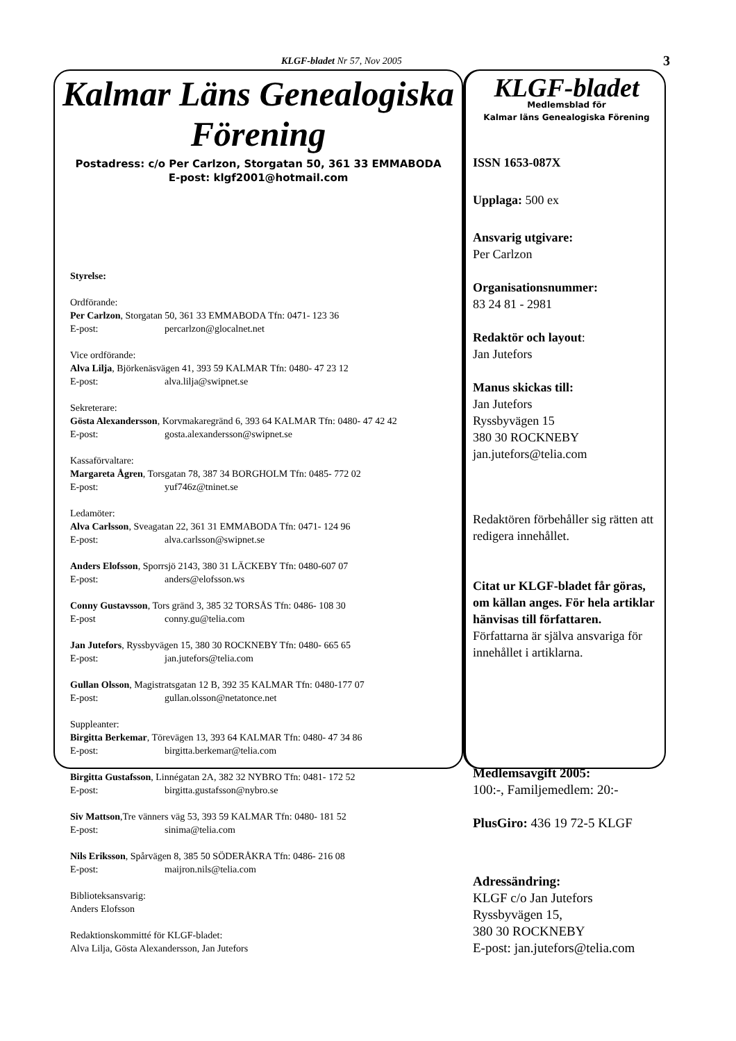KLGF-bladet Nr 57, Nov 2005 3
Kalmar Läns Genealogiska Förening
Postadress: c/o Per Carlzon, Storgatan 50, 361 33 EMMABODA
E-post: klgf2001@hotmail.com
Styrelse:
Ordförande:
Per Carlzon, Storgatan 50, 361 33 EMMABODA Tfn: 0471- 123 36
E-post: percarlzon@glocalnet.net
Vice ordförande:
Alva Lilja, Björkenäsvägen 41, 393 59 KALMAR Tfn: 0480- 47 23 12
E-post: alva.lilja@swipnet.se
Sekreterare:
Gösta Alexandersson, Korvmakaregränd 6, 393 64 KALMAR Tfn: 0480- 47 42 42
E-post: gosta.alexandersson@swipnet.se
Kassaförvaltare:
Margareta Ågren, Torsgatan 78, 387 34 BORGHOLM Tfn: 0485- 772 02
E-post: yuf746z@tninet.se
Ledamöter:
Alva Carlsson, Sveagatan 22, 361 31 EMMABODA Tfn: 0471- 124 96
E-post: alva.carlsson@swipnet.se
Anders Elofsson, Sporrsjö 2143, 380 31 LÄCKEBY Tfn: 0480-607 07
E-post: anders@elofsson.ws
Conny Gustavsson, Tors gränd 3, 385 32 TORSÅS Tfn: 0486- 108 30
E-post conny.gu@telia.com
Jan Jutefors, Ryssbyvägen 15, 380 30 ROCKNEBY Tfn: 0480- 665 65
E-post: jan.jutefors@telia.com
Gullan Olsson, Magistratsgatan 12 B, 392 35 KALMAR Tfn: 0480-177 07
E-post: gullan.olsson@netatonce.net
Suppleanter:
Birgitta Berkemar, Törevägen 13, 393 64 KALMAR Tfn: 0480- 47 34 86
E-post: birgitta.berkemar@telia.com
Birgitta Gustafsson, Linnégatan 2A, 382 32 NYBRO Tfn: 0481- 172 52
E-post: birgitta.gustafsson@nybro.se
Siv Mattson,Tre vänners väg 53, 393 59 KALMAR Tfn: 0480- 181 52
E-post: sinima@telia.com
Nils Eriksson, Spårvägen 8, 385 50 SÖDERÅKRA Tfn: 0486- 216 08
E-post: maijron.nils@telia.com
Biblioteksansvarig:
Anders Elofsson
Redaktionskommitté för KLGF-bladet:
Alva Lilja, Gösta Alexandersson, Jan Jutefors
KLGF-bladet
Medlemsblad för
Kalmar läns Genealogiska Förening
ISSN 1653-087X
Upplaga: 500 ex
Ansvarig utgivare:
Per Carlzon
Organisationsnummer:
83 24 81 - 2981
Redaktör och layout:
Jan Jutefors
Manus skickas till:
Jan Jutefors
Ryssbyvägen 15
380 30 ROCKNEBY
jan.jutefors@telia.com
Redaktören förbehåller sig rätten att redigera innehållet.
Citat ur KLGF-bladet får göras, om källan anges. För hela artiklar hänvisas till författaren.
Författarna är själva ansvariga för innehållet i artiklarna.
Medlemsavgift 2005:
100:-, Familjemedlem: 20:-
PlusGiro: 436 19 72-5 KLGF
Adressändring:
KLGF c/o Jan Jutefors
Ryssbyvägen 15,
380 30 ROCKNEBY
E-post: jan.jutefors@telia.com